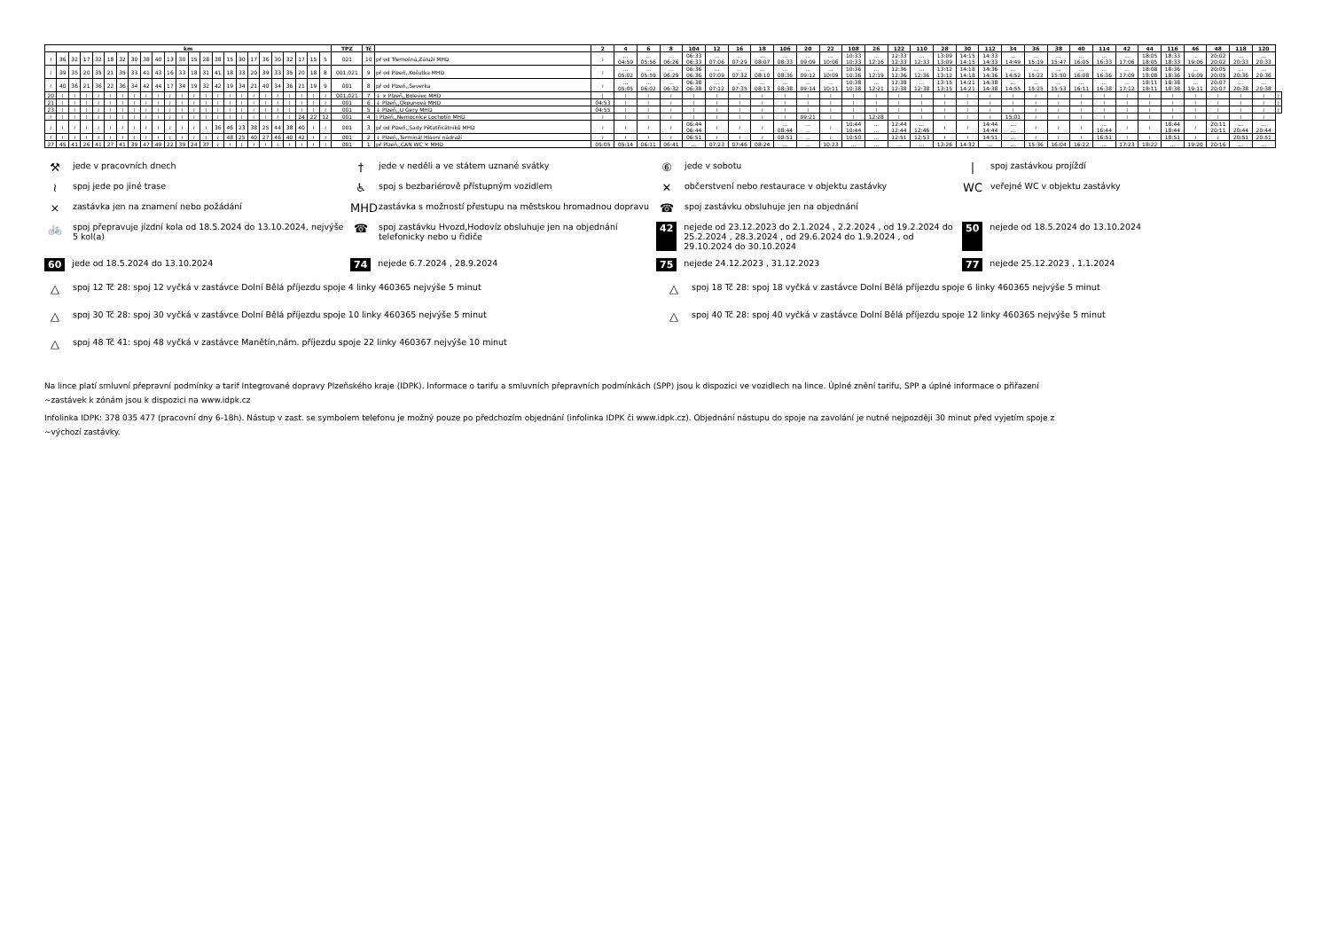| km | | | | | | | | | | | | | | | | | | | | | | | | TPZ | Tč | | 2 | 4 | 6 | 8 | 104 | 12 | 16 | 18 | 106 | 20 | 22 | 108 | 26 | 122 | 110 | 28 | 30 | 112 | 34 | 36 | 38 | 40 | 114 | 42 | 44 | 116 | 46 | 48 | 118 | 120 | |
| --- | --- | --- | --- | --- | --- | --- | --- | --- | --- | --- | --- | --- | --- | --- | --- | --- | --- | --- | --- | --- | --- | --- | --- | --- | --- | --- | --- | --- | --- | --- | --- | --- | --- | --- | --- | --- | --- | --- | --- | --- | --- | --- | --- | --- | --- | --- | --- | --- | --- | --- | --- | --- | --- | --- | --- | --- | --- |
| ≀ | 36 | 32 | 17 | 32 | 18 | 32 | 30 | 38 | 40 | 13 | 30 | 15 | 28 | 38 | 15 | 30 | 17 | 36 | 30 | 32 | 17 | 15 | 5 | 021 | 10 | př od Třemošná,Záluží MHD | ≀ | ... 04:59 | ... 05:56 | ... 06:26 | 06:33 06:33 | ... 07:06 | ... 07:29 | ... 08:07 | ... 08:33 | ... 09:09 | ... 10:06 | 10:33 10:33 | ... 12:16 | 12:33 12:33 | ... 12:33 | 13:09 13:09 | 14:15 14:15 | 14:33 14:33 | ... 14:49 | ... 15:19 | ... 15:47 | ... 16:05 | ... 16:33 | ... 17:06 | 18:05 18:05 | 18:33 18:33 | ... 19:06 | 20:02 20:02 | ... 20:33 | ... 20:33 | |
| ≀ | 39 | 35 | 20 | 35 | 21 | 35 | 33 | 41 | 43 | 16 | 33 | 18 | 31 | 41 | 18 | 33 | 20 | 39 | 33 | 35 | 20 | 18 | 8 | 001,021 | 9 | př od Plzeň,,Košutka MHD | ≀ | ... 05:02 | ... 05:59 | ... 06:29 | 06:36 06:36 | ... 07:09 | ... 07:32 | ... 08:10 | ... 08:36 | ... 09:12 | ... 10:09 | 10:36 10:36 | ... 12:19 | 12:36 12:36 | ... 12:36 | 13:12 13:12 | 14:18 14:18 | 14:36 14:36 | ... 14:52 | ... 15:22 | ... 15:50 | ... 16:08 | ... 16:36 | ... 17:09 | 18:08 18:08 | 18:36 18:36 | ... 19:09 | 20:05 20:05 | ... 20:36 | ... 20:36 | |
| ≀ | 40 | 36 | 21 | 36 | 22 | 36 | 34 | 42 | 44 | 17 | 34 | 19 | 32 | 42 | 19 | 34 | 21 | 40 | 34 | 36 | 21 | 19 | 9 | 001 | 8 | př od Plzeň,,Severka | ≀ | ... 05:05 | ... 06:02 | ... 06:32 | 06:38 06:38 | ... 07:12 | ... 07:35 | ... 08:13 | ... 08:38 | ... 09:14 | ... 10:11 | 10:38 10:38 | ... 12:21 | 12:38 12:38 | ... 12:38 | 13:15 13:15 | 14:21 14:21 | 14:38 14:38 | ... 14:55 | ... 15:25 | ... 15:53 | ... 16:11 | ... 16:38 | ... 17:12 | 18:11 18:11 | 18:38 18:38 | ... 19:11 | 20:07 20:07 | ... 20:38 | ... 20:38 | |
| 20 | ≀ | ≀ | ≀ | ≀ | ≀ | ≀ | ≀ | ≀ | ≀ | ≀ | ≀ | ≀ | ≀ | ≀ | ≀ | ≀ | ≀ | ≀ | ≀ | ≀ | ≀ | ≀ | ≀ | 001,021 | 7 | ↓ × Plzeň,,Bolevec MHD | / | ≀ | ≀ | ≀ | ≀ | ≀ | ≀ | ≀ | ≀ | ≀ | ≀ | ≀ | ≀ | ≀ | ≀ | ≀ | ≀ | ≀ | ≀ | ≀ | ≀ | ≀ | ≀ | ≀ | ≀ | ≀ | ≀ | ≀ | ≀ | ≀ | ≀ |
| 21 | ≀ | ≀ | ≀ | ≀ | ≀ | ≀ | ≀ | ≀ | ≀ | ≀ | ≀ | ≀ | ≀ | ≀ | ≀ | ≀ | ≀ | ≀ | ≀ | ≀ | ≀ | ≀ | ≀ | 001 | 6 | ↓ Plzeň,,Okounová MHD | 04:53 | ≀ | ≀ | ≀ | ≀ | ≀ | ≀ | ≀ | ≀ | ≀ | ≀ | ≀ | ≀ | ≀ | ≀ | ≀ | ≀ | ≀ | ≀ | ≀ | ≀ | ≀ | ≀ | ≀ | ≀ | ≀ | ≀ | ≀ | ≀ | ≀ | ≀ |
| 23 | ≀ | ≀ | ≀ | ≀ | ≀ | ≀ | ≀ | ≀ | ≀ | ≀ | ≀ | ≀ | ≀ | ≀ | ≀ | ≀ | ≀ | ≀ | ≀ | ≀ | ≀ | ≀ | ≀ | 001 | 5 | ↓ Plzeň,,U Gery MHD | 04:55 | ≀ | ≀ | ≀ | ≀ | ≀ | ≀ | ≀ | ≀ | ≀ | ≀ | ≀ | ≀ | ≀ | ≀ | ≀ | ≀ | ≀ | ≀ | ≀ | ≀ | ≀ | ≀ | ≀ | ≀ | ≀ | ≀ | ≀ | ≀ | ≀ | ≀ |
| ≀ | ≀ | ≀ | ≀ | ≀ | ≀ | ≀ | ≀ | ≀ | ≀ | ≀ | ≀ | ≀ | ≀ | ≀ | ≀ | ≀ | ≀ | ≀ | ≀ | ≀ | 24 | 22 | 12 | 001 | 4 | / Plzeň,,Nemocnice Lochotín MHD | ≀ | ≀ | ≀ | ≀ | ≀ | ≀ | ≀ | ≀ | ≀ | 09:21 | ≀ | ≀ | 12:28 | ≀ | ≀ | ≀ | ≀ | ≀ | 15:01 | ≀ | ≀ | ≀ | ≀ | ≀ | ≀ | ≀ | ≀ | ≀ | ≀ | ≀ | |
| ≀ | ≀ | ≀ | ≀ | ≀ | ≀ | ≀ | ≀ | ≀ | ≀ | ≀ | ≀ | ≀ | ≀ | 36 | 46 | 23 | 38 | 25 | 44 | 38 | 40 | ≀ | ≀ | 001 | 3 | př od Plzeň,,Sady Pětatřicátníků MHD | ≀ | ≀ | ≀ | ≀ | 06:44 06:44 | ≀ | ≀ | ≀ | ... 08:44 | ... ... | ≀ | 10:44 10:44 | ... ... | 12:44 12:44 | ... 12:46 | ≀ | ≀ | 14:44 14:44 | ... ... | ≀ | ≀ | ≀ | ... 16:44 | ≀ | ≀ | 18:44 18:44 | ≀ | 20:11 20:11 | ... 20:44 | ... 20:44 | |
| ≀ | ≀ | ≀ | ≀ | ≀ | ≀ | ≀ | ≀ | ≀ | ≀ | ≀ | ≀ | ≀ | ≀ | ≀ | 48 | 25 | 40 | 27 | 46 | 40 | 42 | ≀ | ≀ | 001 | 2 | ↓ Plzeň,,Terminál Hlavní nádraží | ≀ | ≀ | ≀ | ≀ | 06:51 | ≀ | ≀ | ≀ | 08:51 | ... | ≀ | 10:50 | ... | 12:51 | 12:53 | ≀ | ≀ | 14:51 | ... | ≀ | ≀ | ≀ | 16:51 | ≀ | ≀ | 18:51 | ≀ | ≀ | 20:51 | 20:51 | |
| 27 | 45 | 41 | 26 | 41 | 27 | 41 | 39 | 47 | 49 | 22 | 39 | 24 | 37 | ≀ | ≀ | ≀ | ≀ | ≀ | ≀ | ≀ | ≀ | ≀ | ≀ | 001 | 1 | př Plzeň,,CAN WC ✕ MHD | 05:05 | 05:14 | 06:11 | 06:41 | ... | 07:23 | 07:46 | 08:24 | ... | ... | 10:23 | ... | ... | ... | ... | 13:26 | 14:32 | ... | ... | 15:36 | 16:04 | 16:22 | ... | 17:23 | 18:22 | ... | 19:20 | 20:16 | ... | ... | |
⚒ jede v pracovních dnech
† jede v neděli a ve státem uznané svátky
⑥ jede v sobotu
| spoj zastávkou projíždí
≀ spoj jede po jiné trase
♿ spoj s bezbariérově přístupným vozidlem
✕ občerstvení nebo restaurace v objektu zastávky
WC veřejné WC v objektu zastávky
× zastávka jen na znamení nebo požádání
MHD zastávka s možností přestupu na městskou hromadnou dopravu
☎ spoj zastávku obsluhuje jen na objednání
🚲 spoj přepravuje jízdní kola od 18.5.2024 do 13.10.2024, nejvýše 5 kol(a)
☎ spoj zastávku Hvozd,Hodovíz obsluhuje jen na objednání telefonicky nebo u řidiče
42 nejede od 23.12.2023 do 2.1.2024 , 2.2.2024 , od 19.2.2024 do 25.2.2024 , 28.3.2024 , od 29.6.2024 do 1.9.2024 , od 29.10.2024 do 30.10.2024
50 nejede od 18.5.2024 do 13.10.2024
60 jede od 18.5.2024 do 13.10.2024
74 nejede 6.7.2024 , 28.9.2024
75 nejede 24.12.2023 , 31.12.2023
77 nejede 25.12.2023 , 1.1.2024
△ spoj 12 Tč 28: spoj 12 vyčká v zastávce Dolní Bělá příjezdu spoje 4 linky 460365 nejvýše 5 minut
△ spoj 18 Tč 28: spoj 18 vyčká v zastávce Dolní Bělá příjezdu spoje 6 linky 460365 nejvýše 5 minut
△ spoj 30 Tč 28: spoj 30 vyčká v zastávce Dolní Bělá příjezdu spoje 10 linky 460365 nejvýše 5 minut
△ spoj 40 Tč 28: spoj 40 vyčká v zastávce Dolní Bělá příjezdu spoje 12 linky 460365 nejvýše 5 minut
△ spoj 48 Tč 41: spoj 48 vyčká v zastávce Manětín,nám. příjezdu spoje 22 linky 460367 nejvýše 10 minut
Na lince platí smluvní přepravní podmínky a tarif Integrované dopravy Plzeňského kraje (IDPK). Informace o tarifu a smluvních přepravních podmínkách (SPP) jsou k dispozici ve vozidlech na lince. Úplné znění tarifu, SPP a úplné informace o přiřazení
~zastávek k zónám jsou k dispozici na www.idpk.cz
Infolinka IDPK: 378 035 477 (pracovní dny 6-18h). Nástup v zast. se symbolem telefonu je možný pouze po předchozím objednání (infolinka IDPK či www.idpk.cz). Objednání nástupu do spoje na zavolání je nutné nejpozději 30 minut před vyjetím spoje z
~výchozí zastávky.